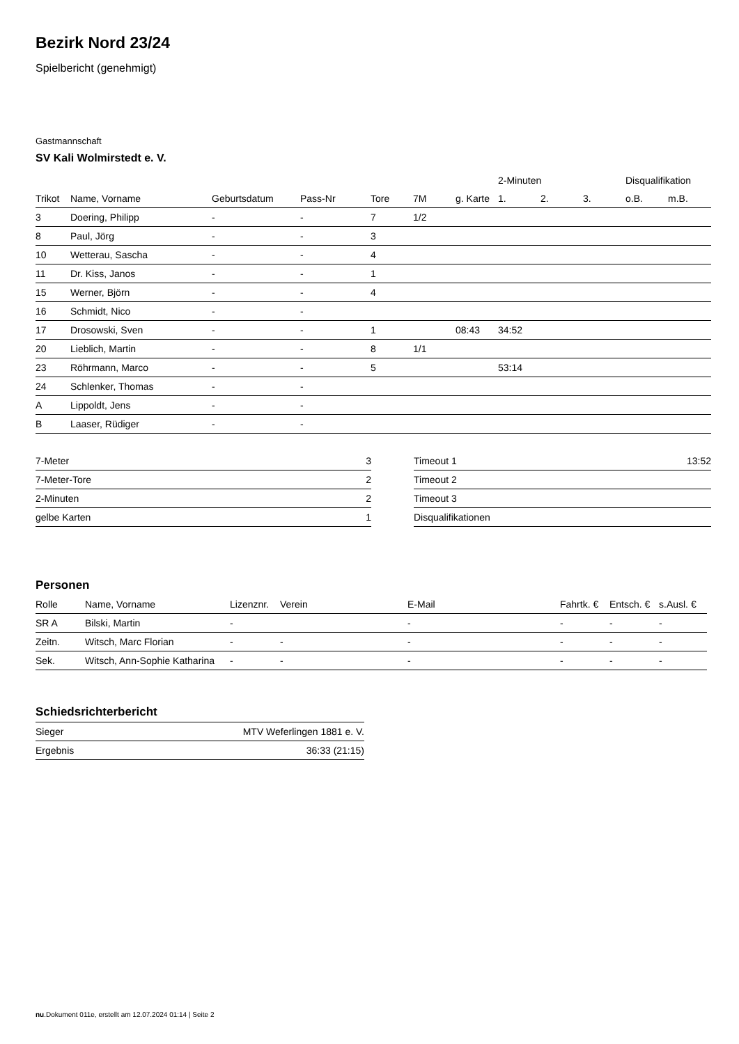Bezirk Nord 23/24
Spielbericht (genehmigt)
Gastmannschaft
SV Kali Wolmirstedt e. V.
| | | | | | | | 2-Minuten | | | Disqualifikation | |
| --- | --- | --- | --- | --- | --- | --- | --- | --- | --- | --- | --- |
| Trikot | Name, Vorname | Geburtsdatum | Pass-Nr | Tore | 7M | g. Karte | 1. | 2. | 3. | o.B. | m.B. |
| 3 | Doering, Philipp | - | - | 7 | 1/2 | | | | | | |
| 8 | Paul, Jörg | - | - | 3 | | | | | | | |
| 10 | Wetterau, Sascha | - | - | 4 | | | | | | | |
| 11 | Dr. Kiss, Janos | - | - | 1 | | | | | | | |
| 15 | Werner, Björn | - | - | 4 | | | | | | | |
| 16 | Schmidt, Nico | - | - | | | | | | | | |
| 17 | Drosowski, Sven | - | - | 1 | | 08:43 | 34:52 | | | | |
| 20 | Lieblich, Martin | - | - | 8 | 1/1 | | | | | | |
| 23 | Röhrmann, Marco | - | - | 5 | | | 53:14 | | | | |
| 24 | Schlenker, Thomas | - | - | | | | | | | | |
| A | Lippoldt, Jens | - | - | | | | | | | | |
| B | Laaser, Rüdiger | - | - | | | | | | | | |
| 7-Meter | 3 |
| 7-Meter-Tore | 2 |
| 2-Minuten | 2 |
| gelbe Karten | 1 |
| Timeout 1 | 13:52 |
| Timeout 2 | |
| Timeout 3 | |
| Disqualifikationen | |
Personen
| Rolle | Name, Vorname | Lizenznr. | Verein | E-Mail | Fahrtk. € | Entsch. € | s.Ausl. € |
| --- | --- | --- | --- | --- | --- | --- | --- |
| SR A | Bilski, Martin | - | | - | - | - | - |
| Zeitn. | Witsch, Marc Florian | - | - | - | - | - | - |
| Sek. | Witsch, Ann-Sophie Katharina | - | - | - | - | - | - |
Schiedsrichterbericht
| Sieger | MTV Weferlingen 1881 e. V. |
| Ergebnis | 36:33 (21:15) |
nu.Dokument 011e, erstellt am 12.07.2024 01:14 | Seite 2